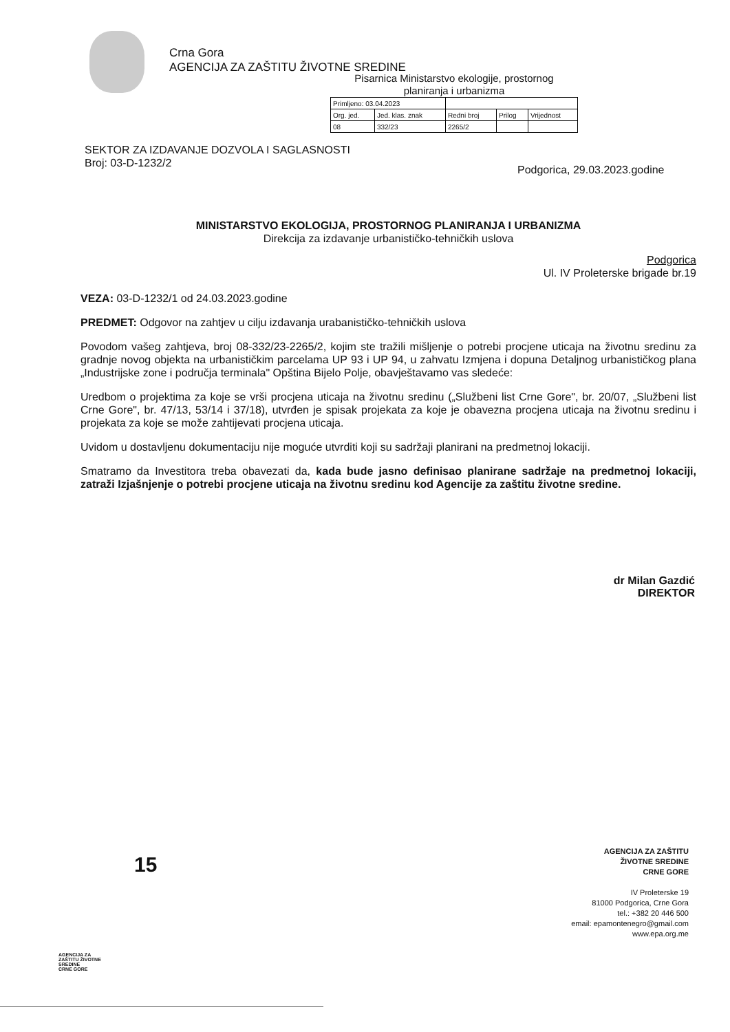Crna Gora
AGENCIJA ZA ZAŠTITU ŽIVOTNE SREDINE
Pisarnica Ministarstvo ekologije, prostornog
planiranja i urbanizma
| Primljeno: 03.04.2023 | | | | |
| Org. jed. | Jed. klas. znak | Redni broj | Prilog | Vrijednost |
| 08 | 332/23 | 2265/2 | | |
SEKTOR ZA IZDAVANJE DOZVOLA I SAGLASNOSTI
Broj: 03-D-1232/2
Podgorica, 29.03.2023.godine
MINISTARSTVO EKOLOGIJA, PROSTORNOG PLANIRANJA I URBANIZMA
Direkcija za izdavanje urbanističko-tehničkih uslova
Podgorica
Ul. IV Proleterske brigade br.19
VEZA: 03-D-1232/1 od 24.03.2023.godine
PREDMET: Odgovor na zahtjev u cilju izdavanja urabanističko-tehničkih uslova
Povodom vašeg zahtjeva, broj 08-332/23-2265/2, kojim ste tražili mišljenje o potrebi procjene uticaja na životnu sredinu za gradnje novog objekta na urbanističkim parcelama UP 93 i UP 94, u zahvatu Izmjena i dopuna Detaljnog urbanističkog plana „Industrijske zone i područja terminala" Opština Bijelo Polje, obavještavamo vas sledeće:
Uredbom o projektima za koje se vrši procjena uticaja na životnu sredinu („Službeni list Crne Gore", br. 20/07, „Službeni list Crne Gore", br. 47/13, 53/14 i 37/18), utvrđen je spisak projekata za koje je obavezna procjena uticaja na životnu sredinu i projekata za koje se može zahtijevati procjena uticaja.
Uvidom u dostavljenu dokumentaciju nije moguće utvrditi koji su sadržaji planirani na predmetnoj lokaciji.
Smatramo da Investitora treba obavezati da, kada bude jasno definisao planirane sadržaje na predmetnoj lokaciji, zatraži Izjašnjenje o potrebi procjene uticaja na životnu sredinu kod Agencije za zaštitu životne sredine.
dr Milan Gazdić
DIREKTOR
15
AGENCIJA ZA
ZAŠTITU ŽIVOTNE
SREDINE
CRNE GORE
AGENCIJA ZA ZAŠTITU
ŽIVOTNE SREDINE
CRNE GORE
IV Proleterske 19
81000 Podgorica, Crne Gora
tel.: +382 20 446 500
email: epamontenegro@gmail.com
www.epa.org.me